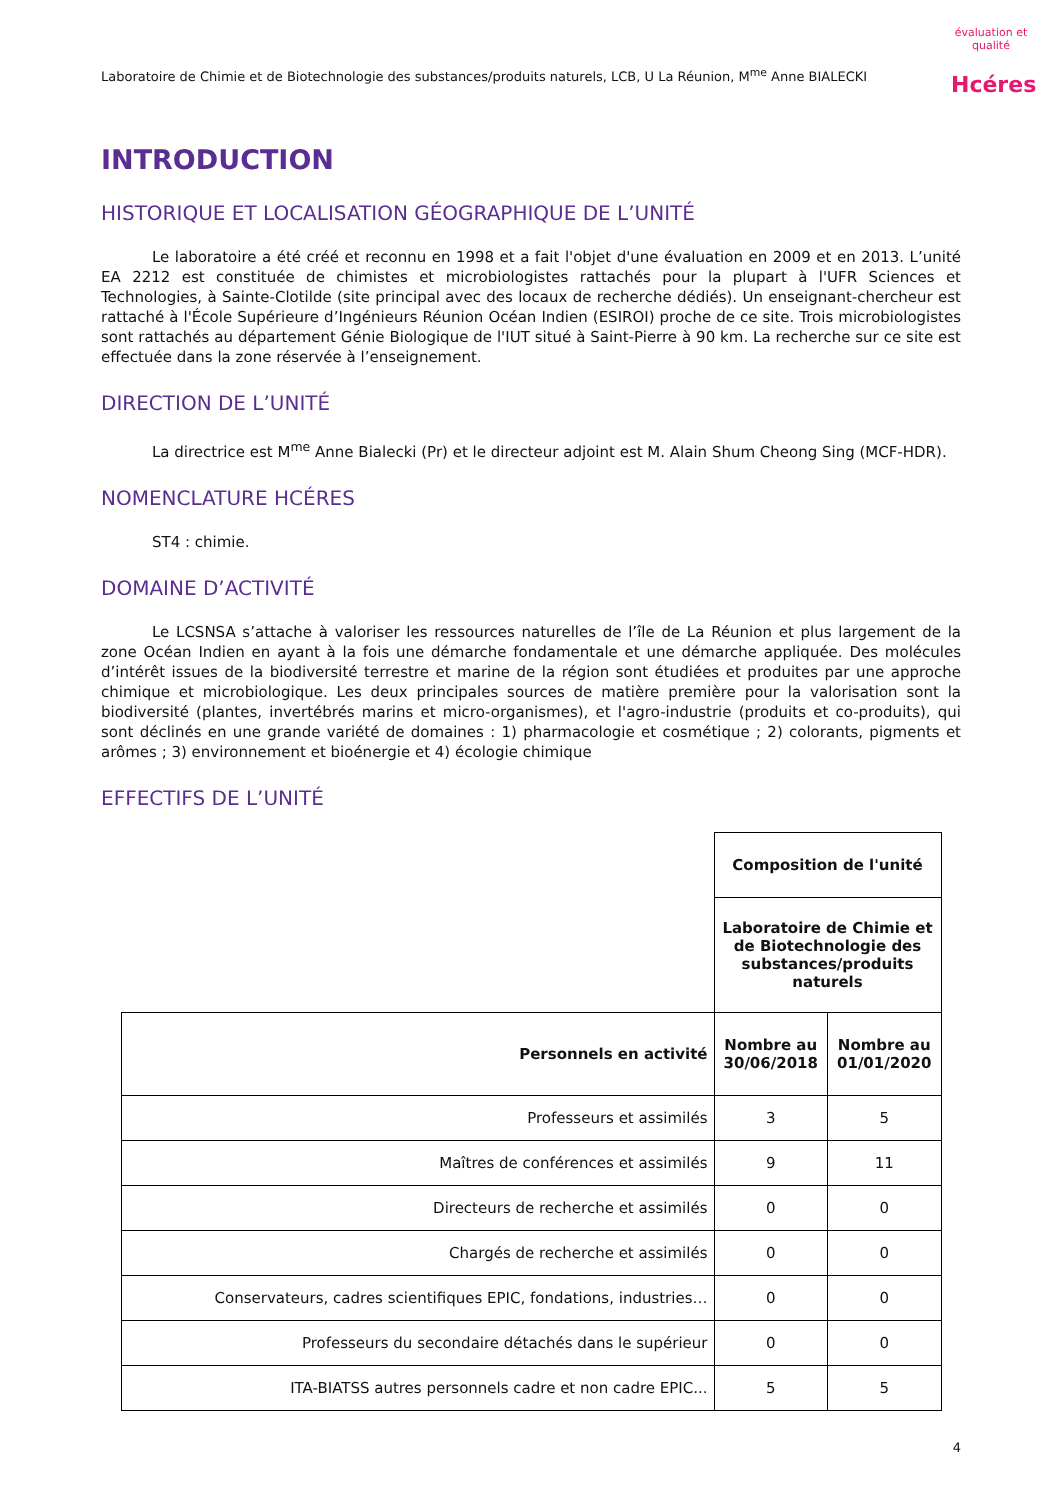Laboratoire de Chimie et de Biotechnologie des substances/produits naturels, LCB, U La Réunion, M<sup>me</sup> Anne BIALECKI évaluation et qualité
Hcéres
INTRODUCTION
HISTORIQUE ET LOCALISATION GÉOGRAPHIQUE DE L’UNITÉ
Le laboratoire a été créé et reconnu en 1998 et a fait l'objet d'une évaluation en 2009 et en 2013. L’unité EA 2212 est constituée de chimistes et microbiologistes rattachés pour la plupart à l'UFR Sciences et Technologies, à Sainte-Clotilde (site principal avec des locaux de recherche dédiés). Un enseignant-chercheur est rattaché à l'École Supérieure d’Ingénieurs Réunion Océan Indien (ESIROI) proche de ce site. Trois microbiologistes sont rattachés au département Génie Biologique de l'IUT situé à Saint-Pierre à 90 km. La recherche sur ce site est effectuée dans la zone réservée à l’enseignement.
DIRECTION DE L’UNITÉ
La directrice est M<sup>me</sup> Anne Bialecki (Pr) et le directeur adjoint est M. Alain Shum Cheong Sing (MCF-HDR).
NOMENCLATURE HCÉRES
ST4 : chimie.
DOMAINE D’ACTIVITÉ
Le LCSNSA s’attache à valoriser les ressources naturelles de l’île de La Réunion et plus largement de la zone Océan Indien en ayant à la fois une démarche fondamentale et une démarche appliquée. Des molécules d’intérêt issues de la biodiversité terrestre et marine de la région sont étudiées et produites par une approche chimique et microbiologique. Les deux principales sources de matière première pour la valorisation sont la biodiversité (plantes, invertébrés marins et micro-organismes), et l'agro-industrie (produits et co-produits), qui sont déclinés en une grande variété de domaines : 1) pharmacologie et cosmétique ; 2) colorants, pigments et arômes ; 3) environnement et bioénergie et 4) écologie chimique
EFFECTIFS DE L’UNITÉ
| | Composition de l'unité | |
| | Laboratoire de Chimie et de Biotechnologie des substances/produits naturels | |
| Personnels en activité | Nombre au 30/06/2018 | Nombre au 01/01/2020 |
| Professeurs et assimilés | 3 | 5 |
| Maîtres de conférences et assimilés | 9 | 11 |
| Directeurs de recherche et assimilés | 0 | 0 |
| Chargés de recherche et assimilés | 0 | 0 |
| Conservateurs, cadres scientifiques EPIC, fondations, industries… | 0 | 0 |
| Professeurs du secondaire détachés dans le supérieur | 0 | 0 |
| ITA-BIATSS autres personnels cadre et non cadre EPIC... | 5 | 5 |
4